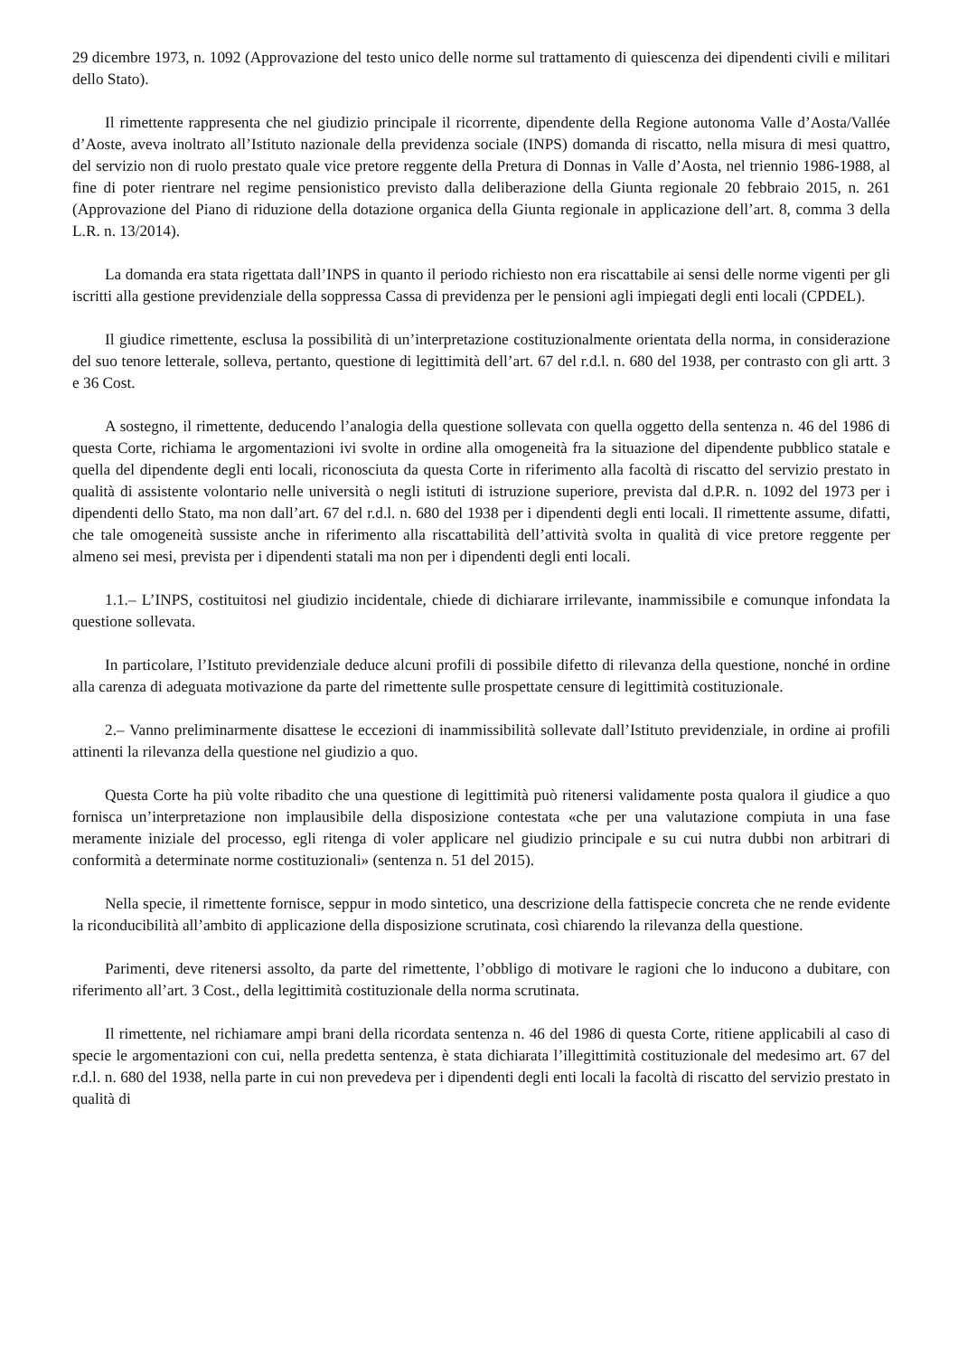29 dicembre 1973, n. 1092 (Approvazione del testo unico delle norme sul trattamento di quiescenza dei dipendenti civili e militari dello Stato).
Il rimettente rappresenta che nel giudizio principale il ricorrente, dipendente della Regione autonoma Valle d’Aosta/Vallée d’Aoste, aveva inoltrato all’Istituto nazionale della previdenza sociale (INPS) domanda di riscatto, nella misura di mesi quattro, del servizio non di ruolo prestato quale vice pretore reggente della Pretura di Donnas in Valle d’Aosta, nel triennio 1986-1988, al fine di poter rientrare nel regime pensionistico previsto dalla deliberazione della Giunta regionale 20 febbraio 2015, n. 261 (Approvazione del Piano di riduzione della dotazione organica della Giunta regionale in applicazione dell’art. 8, comma 3 della L.R. n. 13/2014).
La domanda era stata rigettata dall’INPS in quanto il periodo richiesto non era riscattabile ai sensi delle norme vigenti per gli iscritti alla gestione previdenziale della soppressa Cassa di previdenza per le pensioni agli impiegati degli enti locali (CPDEL).
Il giudice rimettente, esclusa la possibilità di un’interpretazione costituzionalmente orientata della norma, in considerazione del suo tenore letterale, solleva, pertanto, questione di legittimità dell’art. 67 del r.d.l. n. 680 del 1938, per contrasto con gli artt. 3 e 36 Cost.
A sostegno, il rimettente, deducendo l’analogia della questione sollevata con quella oggetto della sentenza n. 46 del 1986 di questa Corte, richiama le argomentazioni ivi svolte in ordine alla omogeneità fra la situazione del dipendente pubblico statale e quella del dipendente degli enti locali, riconosciuta da questa Corte in riferimento alla facoltà di riscatto del servizio prestato in qualità di assistente volontario nelle università o negli istituti di istruzione superiore, prevista dal d.P.R. n. 1092 del 1973 per i dipendenti dello Stato, ma non dall’art. 67 del r.d.l. n. 680 del 1938 per i dipendenti degli enti locali. Il rimettente assume, difatti, che tale omogeneità sussiste anche in riferimento alla riscattabilità dell’attività svolta in qualità di vice pretore reggente per almeno sei mesi, prevista per i dipendenti statali ma non per i dipendenti degli enti locali.
1.1.– L’INPS, costituitosi nel giudizio incidentale, chiede di dichiarare irrilevante, inammissibile e comunque infondata la questione sollevata.
In particolare, l’Istituto previdenziale deduce alcuni profili di possibile difetto di rilevanza della questione, nonché in ordine alla carenza di adeguata motivazione da parte del rimettente sulle prospettate censure di legittimità costituzionale.
2.– Vanno preliminarmente disattese le eccezioni di inammissibilità sollevate dall’Istituto previdenziale, in ordine ai profili attinenti la rilevanza della questione nel giudizio a quo.
Questa Corte ha più volte ribadito che una questione di legittimità può ritenersi validamente posta qualora il giudice a quo fornisca un’interpretazione non implausibile della disposizione contestata «che per una valutazione compiuta in una fase meramente iniziale del processo, egli ritenga di voler applicare nel giudizio principale e su cui nutra dubbi non arbitrari di conformità a determinate norme costituzionali» (sentenza n. 51 del 2015).
Nella specie, il rimettente fornisce, seppur in modo sintetico, una descrizione della fattispecie concreta che ne rende evidente la riconducibilità all’ambito di applicazione della disposizione scrutinata, così chiarendo la rilevanza della questione.
Parimenti, deve ritenersi assolto, da parte del rimettente, l’obbligo di motivare le ragioni che lo inducono a dubitare, con riferimento all’art. 3 Cost., della legittimità costituzionale della norma scrutinata.
Il rimettente, nel richiamare ampi brani della ricordata sentenza n. 46 del 1986 di questa Corte, ritiene applicabili al caso di specie le argomentazioni con cui, nella predetta sentenza, è stata dichiarata l’illegittimità costituzionale del medesimo art. 67 del r.d.l. n. 680 del 1938, nella parte in cui non prevedeva per i dipendenti degli enti locali la facoltà di riscatto del servizio prestato in qualità di